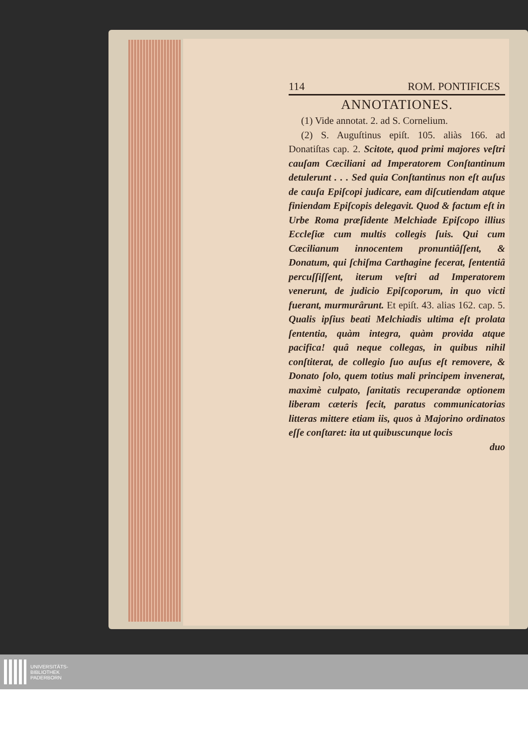114 ROM. PONTIFICES
ANNOTATIONES.
(1) Vide annotat. 2. ad S. Cornelium.
(2) S. Auguſtinus epiſt. 105. aliàs 166. ad Donatiſtas cap. 2. Scitote, quod primi majores veſtri cauſam Cæciliani ad Imperatorem Conſtantinum detulerunt . . . Sed quia Conſtantinus non eſt auſus de cauſa Epiſcopi judicare, eam diſcutiendam atque finiendam Epiſcopis delegavit. Quod & factum eſt in Urbe Roma præſidente Melchiade Epiſcopo illius Eccleſiæ cum multis collegis ſuis. Qui cum Cæcilianum innocentem pronuntiâſſent, & Donatum, qui ſchiſma Carthagine fecerat, ſententiâ percuſſiſſent, iterum veſtri ad Imperatorem venerunt, de judicio Epiſcoporum, in quo victi fuerant, murmurârunt. Et epiſt. 43. alias 162. cap. 5. Qualis ipſius beati Melchiadis ultima eſt prolata ſententia, quàm integra, quàm provida atque pacifica! quâ neque collegas, in quibus nihil conſtiterat, de collegio ſuo auſus eſt removere, & Donato ſolo, quem totius mali principem invenerat, maximè culpato, ſanitatis recuperandæ optionem liberam cæteris fecit, paratus communicatorias litteras mittere etiam iis, quos à Majorino ordinatos eſſe conſtaret: ita ut quibuscunque locis
duo
UNIVERSITÄTS-
BIBLIOTHEK
PADERBORN